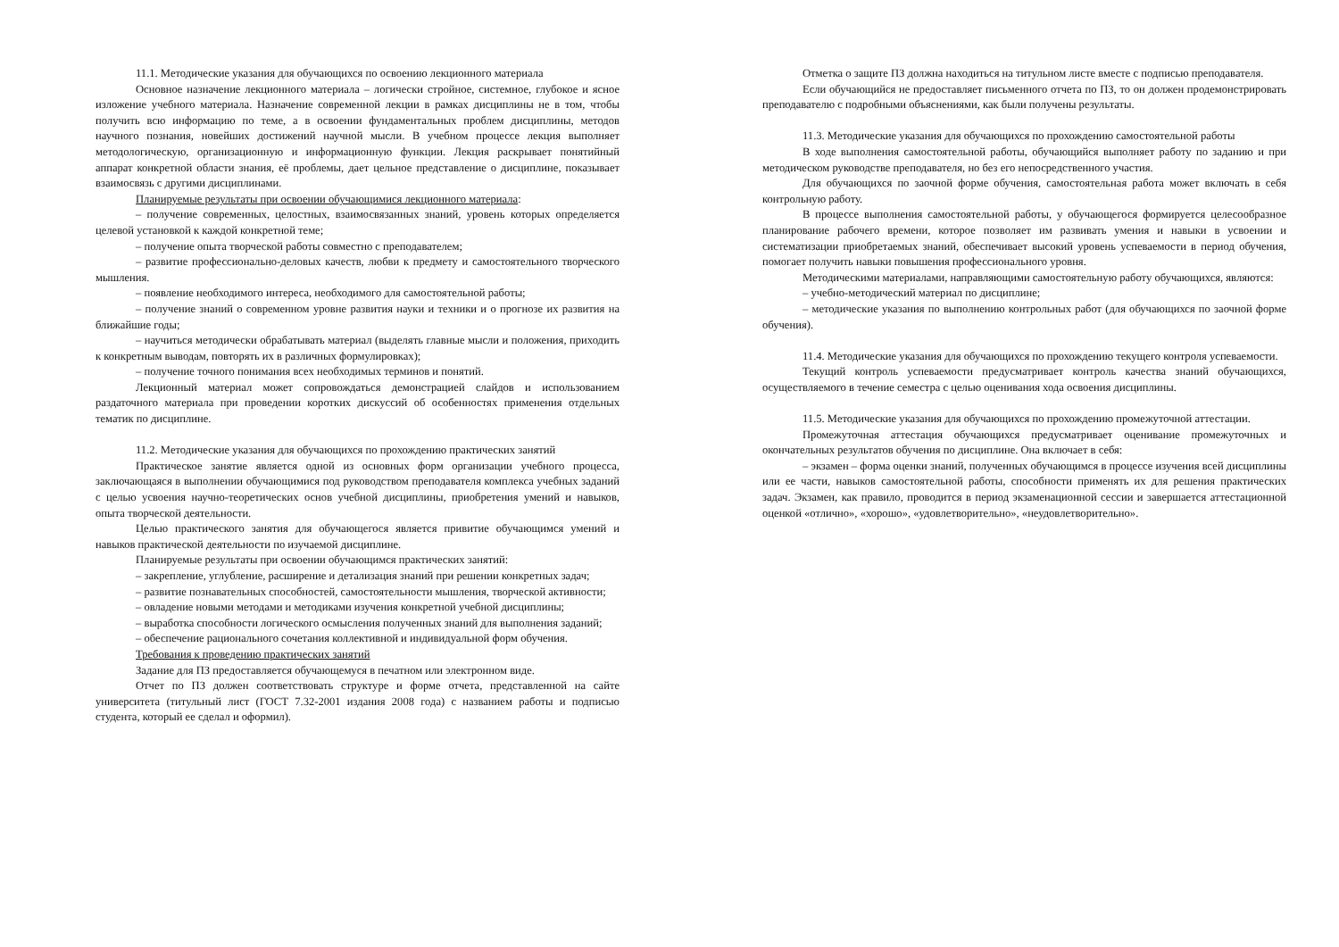11.1. Методические указания для обучающихся по освоению лекционного материала
Основное назначение лекционного материала – логически стройное, системное, глубокое и ясное изложение учебного материала. Назначение современной лекции в рамках дисциплины не в том, чтобы получить всю информацию по теме, а в освоении фундаментальных проблем дисциплины, методов научного познания, новейших достижений научной мысли. В учебном процессе лекция выполняет методологическую, организационную и информационную функции. Лекция раскрывает понятийный аппарат конкретной области знания, её проблемы, дает цельное представление о дисциплине, показывает взаимосвязь с другими дисциплинами.
Планируемые результаты при освоении обучающимися лекционного материала:
– получение современных, целостных, взаимосвязанных знаний, уровень которых определяется целевой установкой к каждой конкретной теме;
– получение опыта творческой работы совместно с преподавателем;
– развитие профессионально-деловых качеств, любви к предмету и самостоятельного творческого мышления.
– появление необходимого интереса, необходимого для самостоятельной работы;
– получение знаний о современном уровне развития науки и техники и о прогнозе их развития на ближайшие годы;
– научиться методически обрабатывать материал (выделять главные мысли и положения, приходить к конкретным выводам, повторять их в различных формулировках);
– получение точного понимания всех необходимых терминов и понятий.
Лекционный материал может сопровождаться демонстрацией слайдов и использованием раздаточного материала при проведении коротких дискуссий об особенностях применения отдельных тематик по дисциплине.
11.2. Методические указания для обучающихся по прохождению практических занятий
Практическое занятие является одной из основных форм организации учебного процесса, заключающаяся в выполнении обучающимися под руководством преподавателя комплекса учебных заданий с целью усвоения научно-теоретических основ учебной дисциплины, приобретения умений и навыков, опыта творческой деятельности.
Целью практического занятия для обучающегося является привитие обучающимся умений и навыков практической деятельности по изучаемой дисциплине.
Планируемые результаты при освоении обучающимся практических занятий:
– закрепление, углубление, расширение и детализация знаний при решении конкретных задач;
– развитие познавательных способностей, самостоятельности мышления, творческой активности;
– овладение новыми методами и методиками изучения конкретной учебной дисциплины;
– выработка способности логического осмысления полученных знаний для выполнения заданий;
– обеспечение рационального сочетания коллективной и индивидуальной форм обучения.
Требования к проведению практических занятий
Задание для ПЗ предоставляется обучающемуся в печатном или электронном виде.
Отчет по ПЗ должен соответствовать структуре и форме отчета, представленной на сайте университета (титульный лист (ГОСТ 7.32-2001 издания 2008 года) с названием работы и подписью студента, который ее сделал и оформил).
Отметка о защите ПЗ должна находиться на титульном листе вместе с подписью преподавателя.
Если обучающийся не предоставляет письменного отчета по ПЗ, то он должен продемонстрировать преподавателю с подробными объяснениями, как были получены результаты.
11.3. Методические указания для обучающихся по прохождению самостоятельной работы
В ходе выполнения самостоятельной работы, обучающийся выполняет работу по заданию и при методическом руководстве преподавателя, но без его непосредственного участия.
Для обучающихся по заочной форме обучения, самостоятельная работа может включать в себя контрольную работу.
В процессе выполнения самостоятельной работы, у обучающегося формируется целесообразное планирование рабочего времени, которое позволяет им развивать умения и навыки в усвоении и систематизации приобретаемых знаний, обеспечивает высокий уровень успеваемости в период обучения, помогает получить навыки повышения профессионального уровня.
Методическими материалами, направляющими самостоятельную работу обучающихся, являются:
– учебно-методический материал по дисциплине;
– методические указания по выполнению контрольных работ (для обучающихся по заочной форме обучения).
11.4. Методические указания для обучающихся по прохождению текущего контроля успеваемости.
Текущий контроль успеваемости предусматривает контроль качества знаний обучающихся, осуществляемого в течение семестра с целью оценивания хода освоения дисциплины.
11.5. Методические указания для обучающихся по прохождению промежуточной аттестации.
Промежуточная аттестация обучающихся предусматривает оценивание промежуточных и окончательных результатов обучения по дисциплине. Она включает в себя:
– экзамен – форма оценки знаний, полученных обучающимся в процессе изучения всей дисциплины или ее части, навыков самостоятельной работы, способности применять их для решения практических задач. Экзамен, как правило, проводится в период экзаменационной сессии и завершается аттестационной оценкой «отлично», «хорошо», «удовлетворительно», «неудовлетворительно».